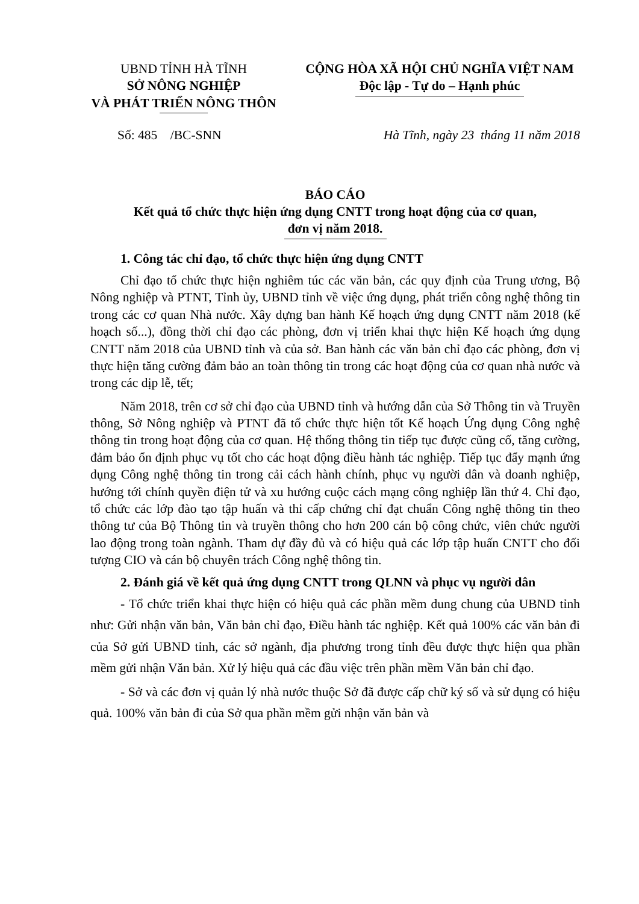UBND TỈNH HÀ TĨNH
SỞ NÔNG NGHIỆP
VÀ PHÁT TRIỂN NÔNG THÔN
CỘNG HÒA XÃ HỘI CHỦ NGHĨA VIỆT NAM
Độc lập - Tự do – Hạnh phúc
Số: 485 /BC-SNN Hà Tĩnh, ngày 23 tháng 11 năm 2018
BÁO CÁO
Kết quả tổ chức thực hiện ứng dụng CNTT trong hoạt động của cơ quan,
đơn vị năm 2018.
1. Công tác chỉ đạo, tổ chức thực hiện ứng dụng CNTT
Chỉ đạo tổ chức thực hiện nghiêm túc các văn bản, các quy định của Trung ương, Bộ Nông nghiệp và PTNT, Tỉnh ủy, UBND tỉnh về việc ứng dụng, phát triển công nghệ thông tin trong các cơ quan Nhà nước. Xây dựng ban hành Kế hoạch ứng dụng CNTT năm 2018 (kế hoạch số...), đồng thời chỉ đạo các phòng, đơn vị triển khai thực hiện Kế hoạch ứng dụng CNTT năm 2018 của UBND tỉnh và của sở. Ban hành các văn bản chỉ đạo các phòng, đơn vị thực hiện tăng cường đảm bảo an toàn thông tin trong các hoạt động của cơ quan nhà nước và trong các dịp lễ, tết;
Năm 2018, trên cơ sở chỉ đạo của UBND tỉnh và hướng dẫn của Sở Thông tin và Truyền thông, Sở Nông nghiệp và PTNT đã tổ chức thực hiện tốt Kế hoạch Ứng dụng Công nghệ thông tin trong hoạt động của cơ quan. Hệ thống thông tin tiếp tục được cũng cố, tăng cường, đảm bảo ổn định phục vụ tốt cho các hoạt động điều hành tác nghiệp. Tiếp tục đẩy mạnh ứng dụng Công nghệ thông tin trong cải cách hành chính, phục vụ người dân và doanh nghiệp, hướng tới chính quyền điện tử và xu hướng cuộc cách mạng công nghiệp lần thứ 4. Chỉ đạo, tổ chức các lớp đào tạo tập huấn và thi cấp chứng chỉ đạt chuẩn Công nghệ thông tin theo thông tư của Bộ Thông tin và truyền thông cho hơn 200 cán bộ công chức, viên chức người lao động trong toàn ngành. Tham dự đầy đủ và có hiệu quả các lớp tập huấn CNTT cho đối tượng CIO và cán bộ chuyên trách Công nghệ thông tin.
2. Đánh giá về kết quả ứng dụng CNTT trong QLNN và phục vụ người dân
- Tổ chức triển khai thực hiện có hiệu quả các phần mềm dung chung của UBND tỉnh như: Gửi nhận văn bản, Văn bản chỉ đạo, Điều hành tác nghiệp. Kết quả 100% các văn bản đi của Sở gửi UBND tỉnh, các sở ngành, địa phương trong tỉnh đều được thực hiện qua phần mềm gửi nhận Văn bản. Xử lý hiệu quả các đầu việc trên phần mềm Văn bản chỉ đạo.
- Sở và các đơn vị quản lý nhà nước thuộc Sở đã được cấp chữ ký số và sử dụng có hiệu quả. 100% văn bản đi của Sở qua phần mềm gửi nhận văn bản và